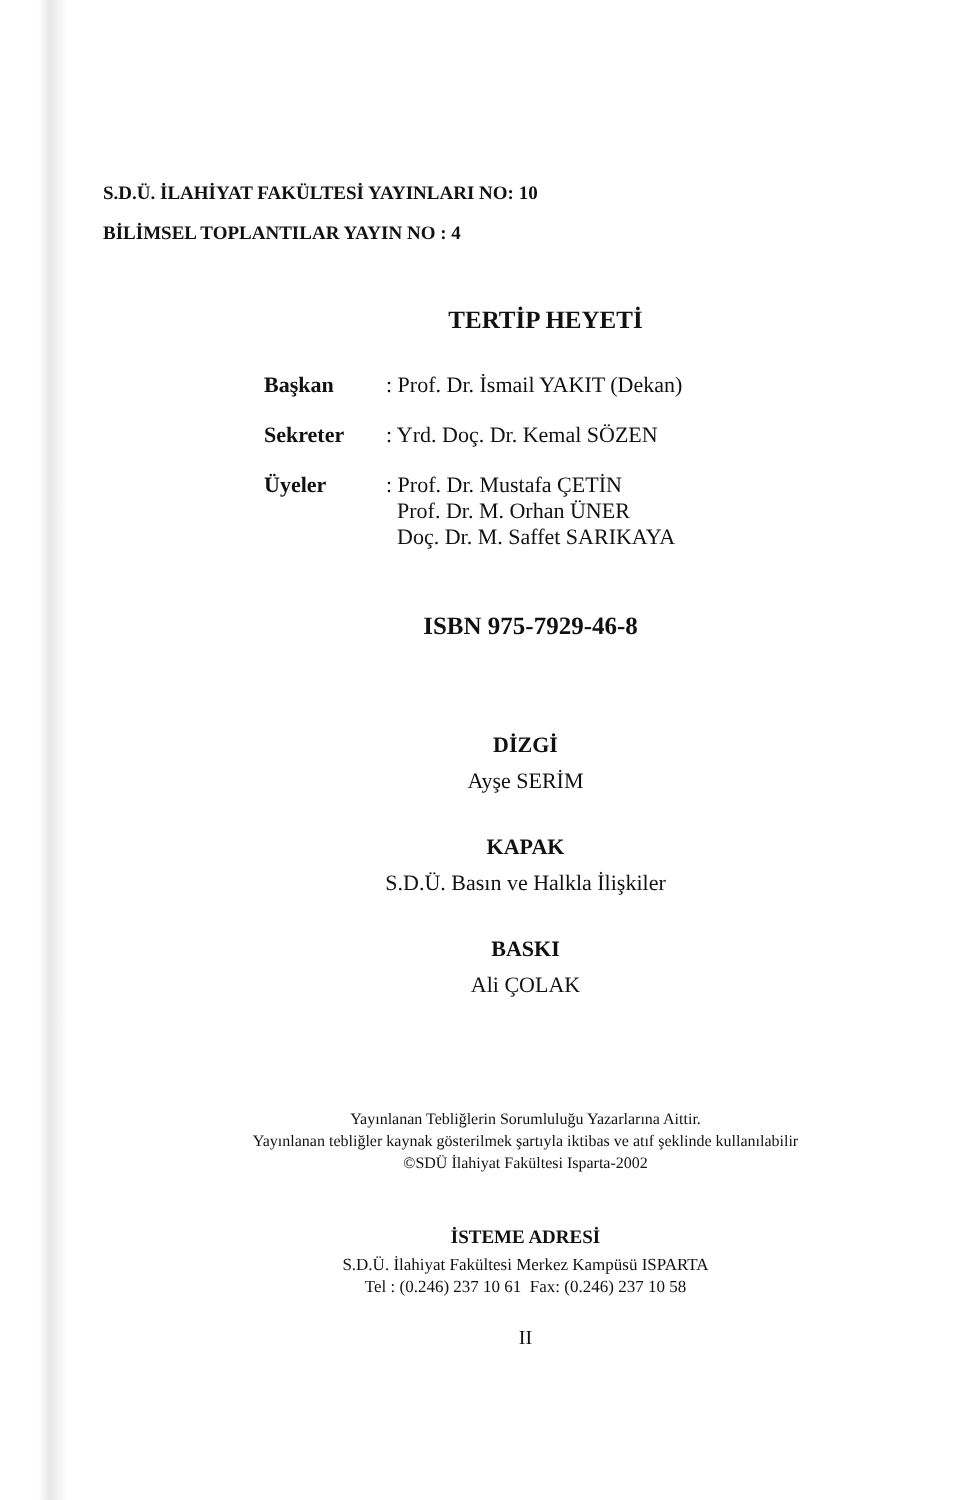S.D.Ü. İLAHİYAT FAKÜLTESİ YAYINLARI NO: 10
BİLİMSEL TOPLANTILAR YAYIN NO : 4
TERTİP HEYETİ
| Başkan | : Prof. Dr. İsmail YAKIT (Dekan) |
| Sekreter | : Yrd. Doç. Dr. Kemal SÖZEN |
| Üyeler | : Prof. Dr. Mustafa ÇETİN Prof. Dr. M. Orhan ÜNER Doç. Dr. M. Saffet SARIKAYA |
ISBN 975-7929-46-8
DİZGİ
Ayşe SERİM
KAPAK
S.D.Ü. Basın ve Halkla İlişkiler
BASKI
Ali ÇOLAK
Yayınlanan Tebliğlerin Sorumluluğu Yazarlarına Aittir.
Yayınlanan tebliğler kaynak gösterilmek şartıyla iktibas ve atıf şeklinde kullanılabilir
©SDÜ İlahiyat Fakültesi Isparta-2002
İSTEME ADRESİ
S.D.Ü. İlahiyat Fakültesi Merkez Kampüsü ISPARTA
Tel : (0.246) 237 10 61 Fax: (0.246) 237 10 58
II